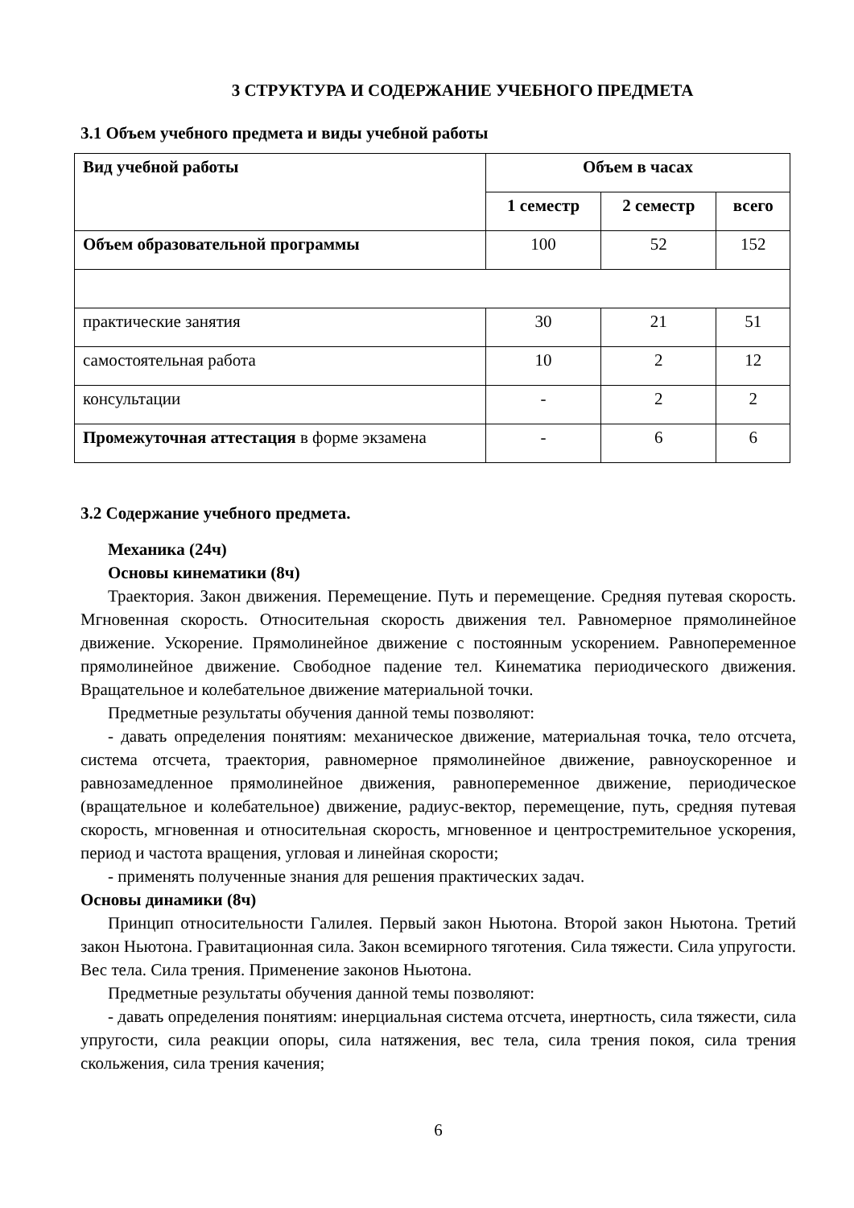3 СТРУКТУРА И СОДЕРЖАНИЕ УЧЕБНОГО ПРЕДМЕТА
3.1 Объем учебного предмета и виды учебной работы
| Вид учебной работы | Объем в часах | | |
| --- | --- | --- | --- |
| | 1 семестр | 2 семестр | всего |
| Объем образовательной программы | 100 | 52 | 152 |
| практические занятия | 30 | 21 | 51 |
| самостоятельная работа | 10 | 2 | 12 |
| консультации | - | 2 | 2 |
| Промежуточная аттестация в форме экзамена | - | 6 | 6 |
3.2 Содержание учебного предмета.
Механика (24ч)
Основы кинематики (8ч)
Траектория. Закон движения. Перемещение. Путь и перемещение. Средняя путевая скорость. Мгновенная скорость. Относительная скорость движения тел. Равномерное прямолинейное движение. Ускорение. Прямолинейное движение с постоянным ускорением. Равнопеременное прямолинейное движение. Свободное падение тел. Кинематика периодического движения. Вращательное и колебательное движение материальной точки.
Предметные результаты обучения данной темы позволяют:
- давать определения понятиям: механическое движение, материальная точка, тело отсчета, система отсчета, траектория, равномерное прямолинейное движение, равноускоренное и равнозамедленное прямолинейное движения, равнопеременное движение, периодическое (вращательное и колебательное) движение, радиус-вектор, перемещение, путь, средняя путевая скорость, мгновенная и относительная скорость, мгновенное и центростремительное ускорения, период и частота вращения, угловая и линейная скорости;
- применять полученные знания для решения практических задач.
Основы динамики (8ч)
Принцип относительности Галилея. Первый закон Ньютона. Второй закон Ньютона. Третий закон Ньютона. Гравитационная сила. Закон всемирного тяготения. Сила тяжести. Сила упругости. Вес тела. Сила трения. Применение законов Ньютона.
Предметные результаты обучения данной темы позволяют:
- давать определения понятиям: инерциальная система отсчета, инертность, сила тяжести, сила упругости, сила реакции опоры, сила натяжения, вес тела, сила трения покоя, сила трения скольжения, сила трения качения;
6